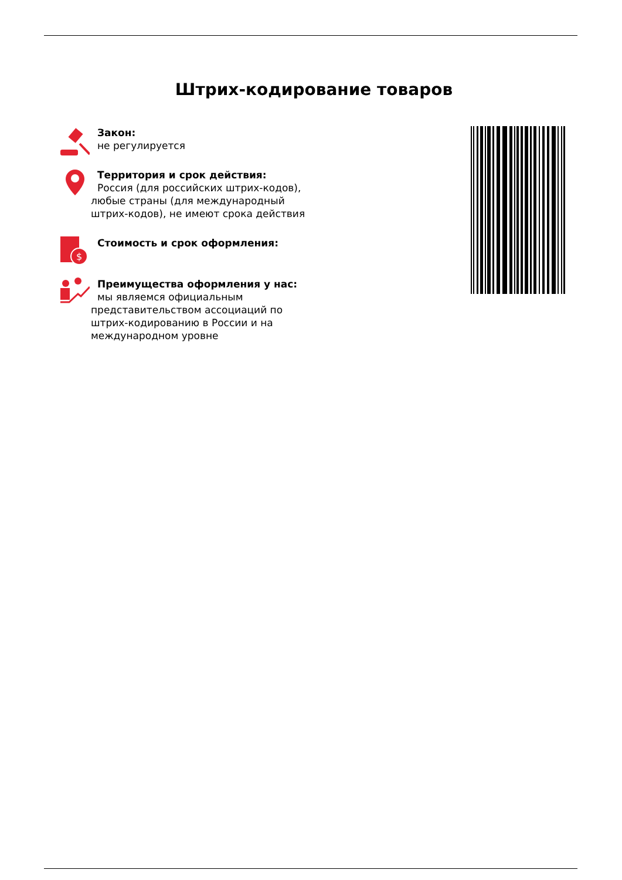Штрих-кодирование товаров
Закон:
не регулируется
Территория и срок действия:
Россия (для российских штрих-кодов), любые страны (для международный штрих-кодов), не имеют срока действия
$
Стоимость и срок оформления:
Преимущества оформления у нас:
мы являемся официальным представительством ассоциаций по штрих-кодированию в России и на международном уровне